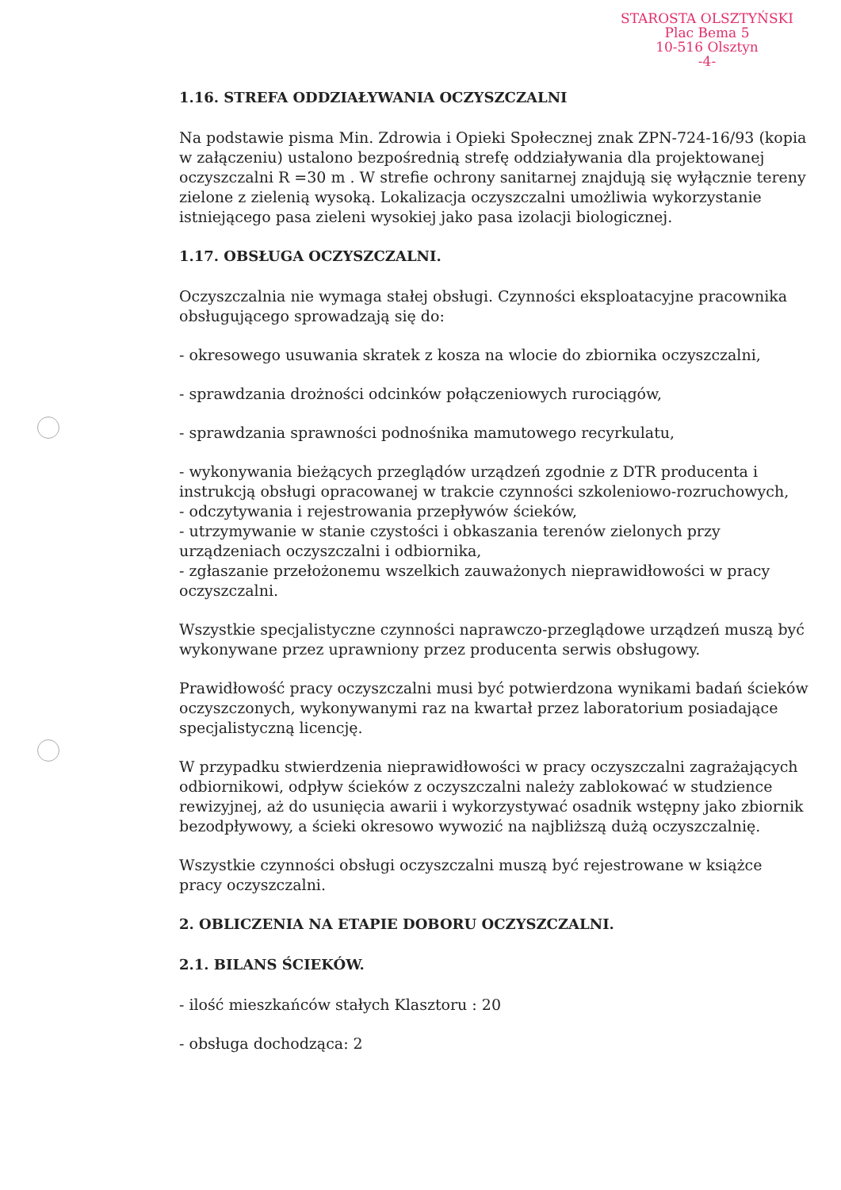STAROSTA OLSZTYŃSKI
Plac Bema 5
10-516 Olsztyn
-4-
1.16. STREFA ODDZIAŁYWANIA OCZYSZCZALNI
Na podstawie pisma Min. Zdrowia i Opieki Społecznej znak ZPN-724-16/93 (kopia w załączeniu) ustalono bezpośrednią strefę oddziaływania dla projektowanej oczyszczalni R =30 m . W strefie ochrony sanitarnej znajdują się wyłącznie tereny zielone z zielenią wysoką. Lokalizacja oczyszczalni umożliwia wykorzystanie istniejącego pasa zieleni wysokiej jako pasa izolacji biologicznej.
1.17. OBSŁUGA OCZYSZCZALNI.
Oczyszczalnia nie wymaga stałej obsługi. Czynności eksploatacyjne pracownika obsługującego sprowadzają się do:
- okresowego usuwania skratek z kosza na wlocie do zbiornika oczyszczalni,
- sprawdzania drożności odcinków połączeniowych rurociągów,
- sprawdzania sprawności podnośnika mamutowego recyrkulatu,
- wykonywania bieżących przeglądów urządzeń zgodnie z DTR producenta i instrukcją obsługi opracowanej w trakcie czynności szkoleniowo-rozruchowych,
- odczytywania i rejestrowania przepływów ścieków,
- utrzymywanie w stanie czystości i obkaszania terenów zielonych przy urządzeniach oczyszczalni i odbiornika,
- zgłaszanie przełożonemu wszelkich zauważonych nieprawidłowości w pracy oczyszczalni.
Wszystkie specjalistyczne czynności naprawczo-przeglądowe urządzeń muszą być wykonywane przez uprawniony przez producenta serwis obsługowy.
Prawidłowość pracy oczyszczalni musi być potwierdzona wynikami badań ścieków oczyszczonych, wykonywanymi raz na kwartał przez laboratorium posiadające specjalistyczną licencję.
W przypadku stwierdzenia nieprawidłowości w pracy oczyszczalni zagrażających odbiornikowi, odpływ ścieków z oczyszczalni należy zablokować w studzience rewizyjnej, aż do usunięcia awarii i wykorzystywać osadnik wstępny jako zbiornik bezodpływowy, a ścieki okresowo wywozić na najbliższą dużą oczyszczalnię.
Wszystkie czynności obsługi oczyszczalni muszą być rejestrowane w książce pracy oczyszczalni.
2. OBLICZENIA NA ETAPIE DOBORU OCZYSZCZALNI.
2.1. BILANS ŚCIEKÓW.
- ilość mieszkańców stałych Klasztoru : 20
- obsługa dochodząca: 2